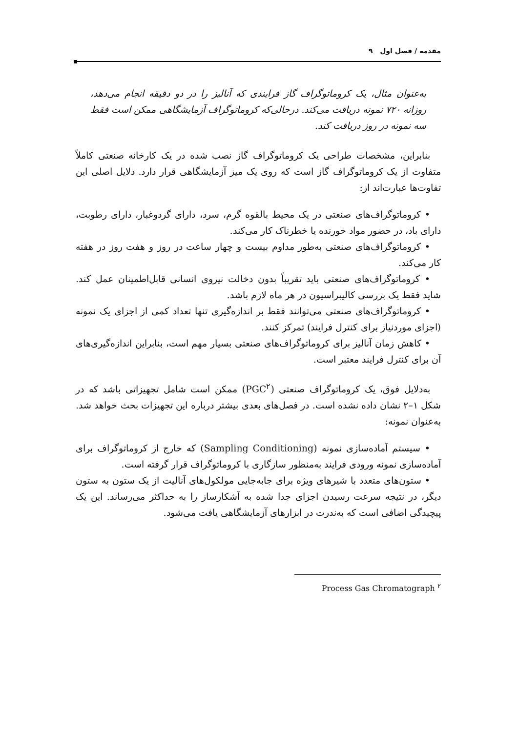مقدمه / فصل اول ۹
به‌عنوان مثال، یک کروماتوگراف گاز فرایندی که آنالیز را در دو دقیقه انجام می‌دهد، روزانه ۷۲۰ نمونه دریافت می‌کند. درحالی‌که کروماتوگراف آزمایشگاهی ممکن است فقط سه نمونه در روز دریافت کند.
بنابراین، مشخصات طراحی یک کروماتوگراف گاز نصب شده در یک کارخانه صنعتی کاملاً متفاوت از یک کروماتوگراف گاز است که روی یک میز آزمایشگاهی قرار دارد. دلایل اصلی این تفاوت‌ها عبارت‌اند از:
• کروماتوگراف‌های صنعتی در یک محیط بالقوه گرم، سرد، دارای گردوغبار، دارای رطوبت، دارای باد، در حضور مواد خورنده یا خطرناک کار می‌کند.
• کروماتوگراف‌های صنعتی به‌طور مداوم بیست و چهار ساعت در روز و هفت روز در هفته کار می‌کند.
• کروماتوگراف‌های صنعتی باید تقریباً بدون دخالت نیروی انسانی قابل‌اطمینان عمل کند. شاید فقط یک بررسی کالیبراسیون در هر ماه لازم باشد.
• کروماتوگراف‌های صنعتی می‌توانند فقط بر اندازه‌گیری تنها تعداد کمی از اجزای یک نمونه (اجزای موردنیاز برای کنترل فرایند) تمرکز کنند.
• کاهش زمان آنالیز برای کروماتوگراف‌های صنعتی بسیار مهم است، بنابراین اندازه‌گیری‌های آن برای کنترل فرایند معتبر است.
به‌دلایل فوق، یک کروماتوگراف صنعتی (PGC<sup>۲</sup>) ممکن است شامل تجهیزاتی باشد که در شکل ۱–۲ نشان داده نشده است. در فصل‌های بعدی بیشتر درباره این تجهیزات بحث خواهد شد. به‌عنوان نمونه:
• سیستم آماده‌سازی نمونه (Sampling Conditioning) که خارج از کروماتوگراف برای آماده‌سازی نمونه ورودی فرایند به‌منظور سازگاری با کروماتوگراف قرار گرفته است.
• ستون‌های متعدد با شیرهای ویژه برای جابه‌جایی مولکول‌های آنالیت از یک ستون به ستون دیگر، در نتیجه سرعت رسیدن اجزای جدا شده به آشکارساز را به حداکثر می‌رساند. این یک پیچیدگی اضافی است که به‌ندرت در ابزارهای آزمایشگاهی یافت می‌شود.
Process Gas Chromatograph <sup>۲</sup>